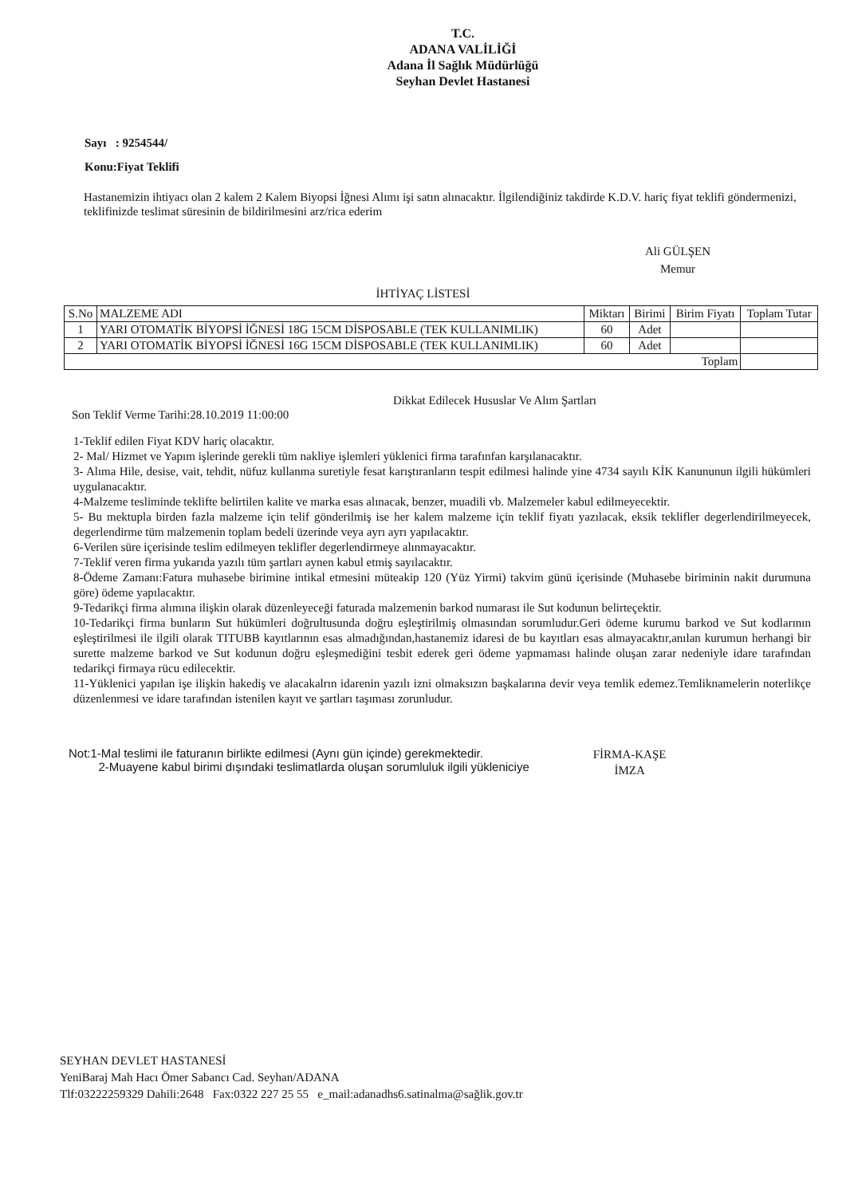T.C.
ADANA VALİLİĞİ
Adana İl Sağlık Müdürlüğü
Seyhan Devlet Hastanesi
Sayı : 9254544/
Konu:Fiyat Teklifi
Hastanemizin ihtiyacı olan 2 kalem 2 Kalem Biyopsi İğnesi Alımı işi satın alınacaktır. İlgilendiğiniz takdirde K.D.V. hariç fiyat teklifi göndermenizi, teklifinizde teslimat süresinin de bildirilmesini arz/rica ederim
Ali GÜLŞEN
Memur
İHTİYAÇ LİSTESİ
| S.No | MALZEME ADI | Miktarı | Birimi | Birim Fiyatı | Toplam Tutar |
| --- | --- | --- | --- | --- | --- |
| 1 | YARI OTOMATİK BİYOPSİ İĞNESİ 18G 15CM DİSPOSABLE (TEK KULLANIMLIK) | 60 | Adet | | |
| 2 | YARI OTOMATİK BİYOPSİ İĞNESİ 16G 15CM DİSPOSABLE (TEK KULLANIMLIK) | 60 | Adet | | |
| Toplam | | | | | |
Dikkat Edilecek Hususlar Ve Alım Şartları
Son Teklif Verme Tarihi:28.10.2019 11:00:00
1-Teklif edilen Fiyat KDV hariç olacaktır.
2- Mal/ Hizmet ve Yapım işlerinde gerekli tüm nakliye işlemleri yüklenici firma tarafınfan karşılanacaktır.
3- Alıma Hile, desise, vait, tehdit, nüfuz kullanma suretiyle fesat karıştıranların tespit edilmesi halinde yine 4734 sayılı KİK Kanununun ilgili hükümleri uygulanacaktır.
4-Malzeme tesliminde teklifte belirtilen kalite ve marka esas alınacak, benzer, muadili vb. Malzemeler kabul edilmeyecektir.
5- Bu mektupla birden fazla malzeme için telif gönderilmiş ise her kalem malzeme için teklif fiyatı yazılacak, eksik teklifler degerlendirilmeyecek, degerlendirme tüm malzemenin toplam bedeli üzerinde veya ayrı ayrı yapılacaktır.
6-Verilen süre içerisinde teslim edilmeyen teklifler degerlendirmeye alınmayacaktır.
7-Teklif veren firma yukarıda yazılı tüm şartları aynen kabul etmiş sayılacaktır.
8-Ödeme Zamanı:Fatura muhasebe birimine intikal etmesini müteakip 120 (Yüz Yirmi) takvim günü içerisinde (Muhasebe biriminin nakit durumuna göre) ödeme yapılacaktır.
9-Tedarikçi firma alımına ilişkin olarak düzenleyeceği faturada malzemenin barkod numarası ile Sut kodunun belirteçektir.
10-Tedarikçi firma bunların Sut hükümleri doğrultusunda doğru eşleştirilmiş olmasından sorumludur.Geri ödeme kurumu barkod ve Sut kodlarının eşleştirilmesi ile ilgili olarak TITUBB kayıtlarının esas almadığından,hastanemiz idaresi de bu kayıtları esas almayacaktır,anılan kurumun herhangi bir surette malzeme barkod ve Sut kodunun doğru eşleşmediğini tesbit ederek geri ödeme yapmaması halinde oluşan zarar nedeniyle idare tarafından tedarikçi firmaya rücu edilecektir.
11-Yüklenici yapılan işe ilişkin hakediş ve alacakalrın idarenin yazılı izni olmaksızın başkalarına devir veya temlik edemez.Temliknamelerin noterlikçe düzenlenmesi ve idare tarafından istenilen kayıt ve şartları taşıması zorunludur.
Not:1-Mal teslimi ile faturanın birlikte edilmesi (Aynı gün içinde) gerekmektedir.
2-Muayene kabul birimi dışındaki teslimatlarda oluşan sorumluluk ilgili yükleniciye
FİRMA-KAŞE
İMZA
SEYHAN DEVLET HASTANESİ
YeniBaraj Mah Hacı Ömer Sabancı Cad. Seyhan/ADANA
Tlf:03222259329 Dahili:2648 Fax:0322 227 25 55 e_mail:adanadhs6.satinalma@sağlik.gov.tr